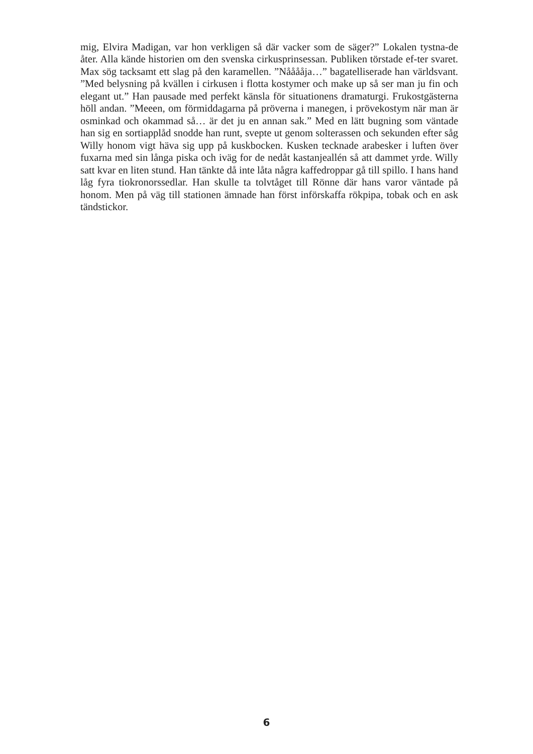mig, Elvira Madigan, var hon verkligen så där vacker som de säger?” Lokalen tystna-de åter. Alla kände historien om den svenska cirkusprinsessan. Publiken törstade ef-ter svaret. Max sög tacksamt ett slag på den karamellen. ”Nååååja…” bagatelliserade han världsvant. ”Med belysning på kvällen i cirkusen i flotta kostymer och make up så ser man ju fin och elegant ut.” Han pausade med perfekt känsla för situationens dramaturgi. Frukostgästerna höll andan. ”Meeen, om förmiddagarna på pröverna i manegen, i prövekostym när man är osminkad och okammad så… är det ju en annan sak.” Med en lätt bugning som väntade han sig en sortiapplåd snodde han runt, svepte ut genom solterassen och sekunden efter såg Willy honom vigt häva sig upp på kuskbocken. Kusken tecknade arabesker i luften över fuxarna med sin långa piska och iväg for de nedåt kastanjeallén så att dammet yrde. Willy satt kvar en liten stund. Han tänkte då inte låta några kaffedroppar gå till spillo. I hans hand låg fyra tiokronorssedlar. Han skulle ta tolvtåget till Rönne där hans varor väntade på honom. Men på väg till stationen ämnade han först införskaffa rökpipa, tobak och en ask tändstickor.
6